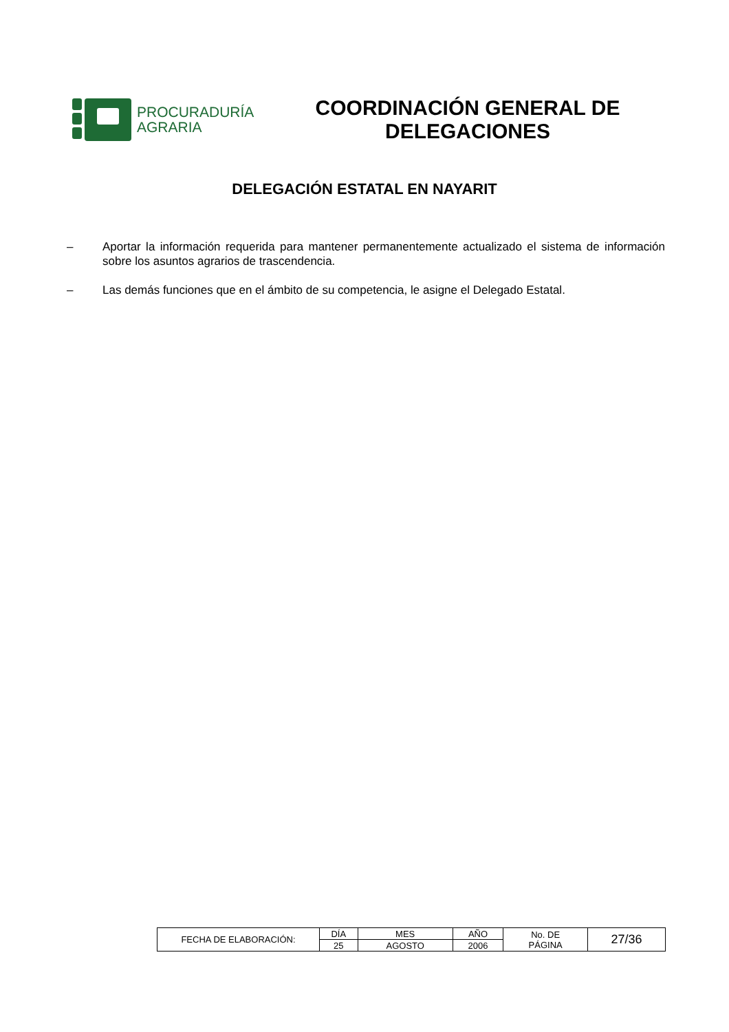PROCURADURÍA
AGRARIA
COORDINACIÓN GENERAL DE DELEGACIONES
DELEGACIÓN ESTATAL EN NAYARIT
– Aportar la información requerida para mantener permanentemente actualizado el sistema de información sobre los asuntos agrarios de trascendencia.
– Las demás funciones que en el ámbito de su competencia, le asigne el Delegado Estatal.
| FECHA DE ELABORACIÓN: | DÍA | MES | AÑO | No. DE PÁGINA | 27/36 |
| | 25 | AGOSTO | 2006 | | |